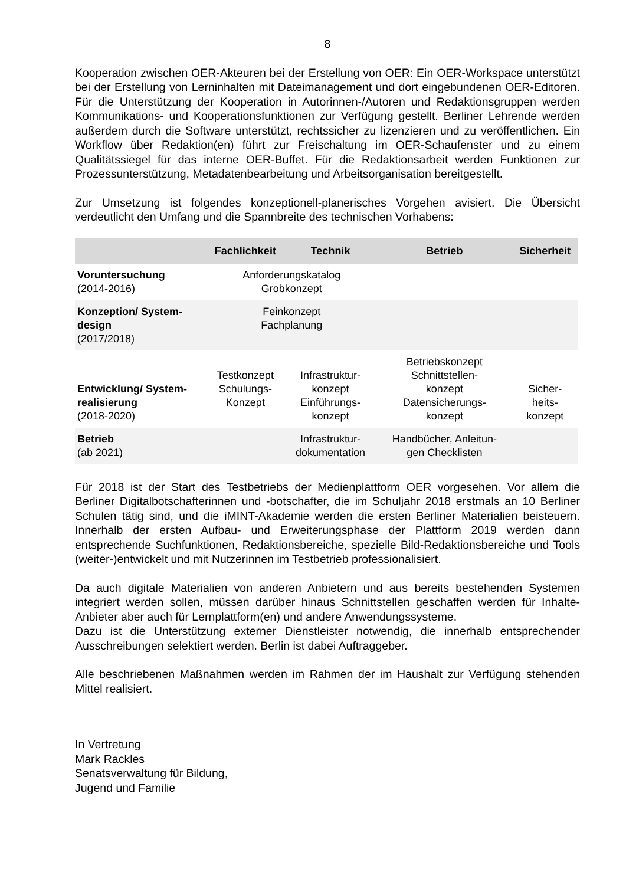8
Kooperation zwischen OER-Akteuren bei der Erstellung von OER: Ein OER-Workspace unterstützt bei der Erstellung von Lerninhalten mit Dateimanagement und dort eingebundenen OER-Editoren. Für die Unterstützung der Kooperation in Autorinnen-/Autoren und Redaktionsgruppen werden Kommunikations- und Kooperationsfunktionen zur Verfügung gestellt. Berliner Lehrende werden außerdem durch die Software unterstützt, rechtssicher zu lizenzieren und zu veröffentlichen. Ein Workflow über Redaktion(en) führt zur Freischaltung im OER-Schaufenster und zu einem Qualitätssiegel für das interne OER-Buffet. Für die Redaktionsarbeit werden Funktionen zur Prozessunterstützung, Metadatenbearbeitung und Arbeitsorganisation bereitgestellt.
Zur Umsetzung ist folgendes konzeptionell-planerisches Vorgehen avisiert. Die Übersicht verdeutlicht den Umfang und die Spannbreite des technischen Vorhabens:
| | Fachlichkeit | Technik | Betrieb | Sicherheit |
| --- | --- | --- | --- | --- |
| Voruntersuchung (2014-2016) | Anforderungskatalog Grobkonzept | | | |
| Konzeption/ System-design (2017/2018) | Feinkonzept Fachplanung | | | |
| Entwicklung/ System-realisierung (2018-2020) | Testkonzept Schulungs- Konzept | Infrastruktur- konzept Einführungs- konzept | Betriebskonzept Schnittstellen- konzept Datensicherungs- konzept | Sicher- heits- konzept |
| Betrieb (ab 2021) | | Infrastruktur- dokumentation | Handbücher, Anleitun- gen Checklisten | |
Für 2018 ist der Start des Testbetriebs der Medienplattform OER vorgesehen. Vor allem die Berliner Digitalbotschafterinnen und -botschafter, die im Schuljahr 2018 erstmals an 10 Berliner Schulen tätig sind, und die iMINT-Akademie werden die ersten Berliner Materialien beisteuern. Innerhalb der ersten Aufbau- und Erweiterungsphase der Plattform 2019 werden dann entsprechende Suchfunktionen, Redaktionsbereiche, spezielle Bild-Redaktionsbereiche und Tools (weiter-)entwickelt und mit Nutzerinnen im Testbetrieb professionalisiert.
Da auch digitale Materialien von anderen Anbietern und aus bereits bestehenden Systemen integriert werden sollen, müssen darüber hinaus Schnittstellen geschaffen werden für Inhalte-Anbieter aber auch für Lernplattform(en) und andere Anwendungssysteme.
Dazu ist die Unterstützung externer Dienstleister notwendig, die innerhalb entsprechender Ausschreibungen selektiert werden. Berlin ist dabei Auftraggeber.
Alle beschriebenen Maßnahmen werden im Rahmen der im Haushalt zur Verfügung stehenden Mittel realisiert.
In Vertretung
Mark Rackles
Senatsverwaltung für Bildung,
Jugend und Familie